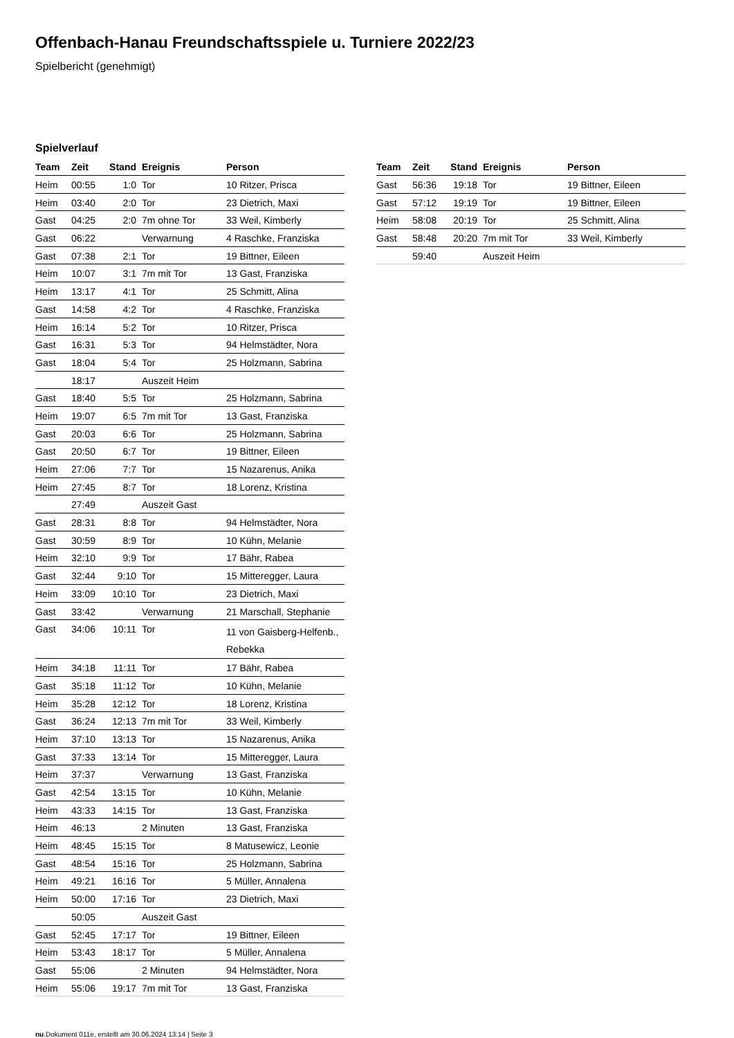Offenbach-Hanau Freundschaftsspiele u. Turniere 2022/23
Spielbericht (genehmigt)
Spielverlauf
| Team | Zeit | Stand | Ereignis | Person |
| --- | --- | --- | --- | --- |
| Heim | 00:55 | 1:0 | Tor | 10 Ritzer, Prisca |
| Heim | 03:40 | 2:0 | Tor | 23 Dietrich, Maxi |
| Gast | 04:25 | 2:0 | 7m ohne Tor | 33 Weil, Kimberly |
| Gast | 06:22 | | Verwarnung | 4 Raschke, Franziska |
| Gast | 07:38 | 2:1 | Tor | 19 Bittner, Eileen |
| Heim | 10:07 | 3:1 | 7m mit Tor | 13 Gast, Franziska |
| Heim | 13:17 | 4:1 | Tor | 25 Schmitt, Alina |
| Gast | 14:58 | 4:2 | Tor | 4 Raschke, Franziska |
| Heim | 16:14 | 5:2 | Tor | 10 Ritzer, Prisca |
| Gast | 16:31 | 5:3 | Tor | 94 Helmstädter, Nora |
| Gast | 18:04 | 5:4 | Tor | 25 Holzmann, Sabrina |
| | 18:17 | | Auszeit Heim | |
| Gast | 18:40 | 5:5 | Tor | 25 Holzmann, Sabrina |
| Heim | 19:07 | 6:5 | 7m mit Tor | 13 Gast, Franziska |
| Gast | 20:03 | 6:6 | Tor | 25 Holzmann, Sabrina |
| Gast | 20:50 | 6:7 | Tor | 19 Bittner, Eileen |
| Heim | 27:06 | 7:7 | Tor | 15 Nazarenus, Anika |
| Heim | 27:45 | 8:7 | Tor | 18 Lorenz, Kristina |
| | 27:49 | | Auszeit Gast | |
| Gast | 28:31 | 8:8 | Tor | 94 Helmstädter, Nora |
| Gast | 30:59 | 8:9 | Tor | 10 Kühn, Melanie |
| Heim | 32:10 | 9:9 | Tor | 17 Bähr, Rabea |
| Gast | 32:44 | 9:10 | Tor | 15 Mitteregger, Laura |
| Heim | 33:09 | 10:10 | Tor | 23 Dietrich, Maxi |
| Gast | 33:42 | | Verwarnung | 21 Marschall, Stephanie |
| Gast | 34:06 | 10:11 | Tor | 11 von Gaisberg-Helfenb., Rebekka |
| Heim | 34:18 | 11:11 | Tor | 17 Bähr, Rabea |
| Gast | 35:18 | 11:12 | Tor | 10 Kühn, Melanie |
| Heim | 35:28 | 12:12 | Tor | 18 Lorenz, Kristina |
| Gast | 36:24 | 12:13 | 7m mit Tor | 33 Weil, Kimberly |
| Heim | 37:10 | 13:13 | Tor | 15 Nazarenus, Anika |
| Gast | 37:33 | 13:14 | Tor | 15 Mitteregger, Laura |
| Heim | 37:37 | | Verwarnung | 13 Gast, Franziska |
| Gast | 42:54 | 13:15 | Tor | 10 Kühn, Melanie |
| Heim | 43:33 | 14:15 | Tor | 13 Gast, Franziska |
| Heim | 46:13 | | 2 Minuten | 13 Gast, Franziska |
| Heim | 48:45 | 15:15 | Tor | 8 Matusewicz, Leonie |
| Gast | 48:54 | 15:16 | Tor | 25 Holzmann, Sabrina |
| Heim | 49:21 | 16:16 | Tor | 5 Müller, Annalena |
| Heim | 50:00 | 17:16 | Tor | 23 Dietrich, Maxi |
| | 50:05 | | Auszeit Gast | |
| Gast | 52:45 | 17:17 | Tor | 19 Bittner, Eileen |
| Heim | 53:43 | 18:17 | Tor | 5 Müller, Annalena |
| Gast | 55:06 | | 2 Minuten | 94 Helmstädter, Nora |
| Heim | 55:06 | 19:17 | 7m mit Tor | 13 Gast, Franziska |
| Team | Zeit | Stand | Ereignis | Person |
| --- | --- | --- | --- | --- |
| Gast | 56:36 | 19:18 | Tor | 19 Bittner, Eileen |
| Gast | 57:12 | 19:19 | Tor | 19 Bittner, Eileen |
| Heim | 58:08 | 20:19 | Tor | 25 Schmitt, Alina |
| Gast | 58:48 | 20:20 | 7m mit Tor | 33 Weil, Kimberly |
| | 59:40 | | Auszeit Heim | |
nu.Dokument 011e, erstellt am 30.06.2024 13:14 | Seite 3